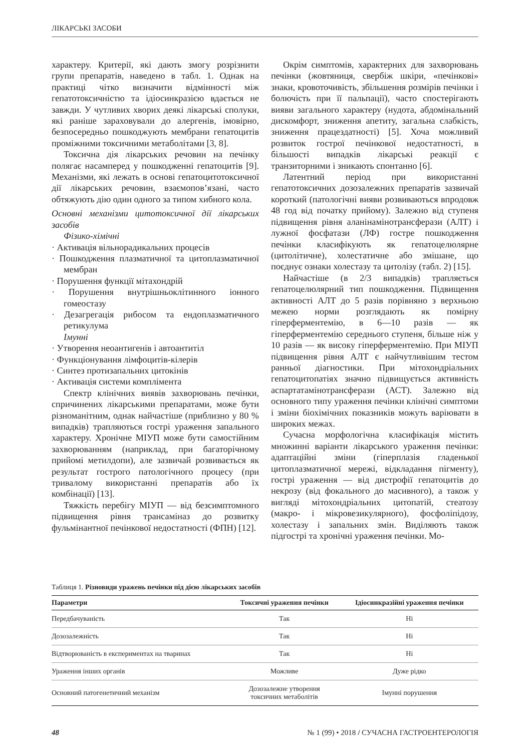ЛІКАРСЬКІ ЗАСОБИ
характеру. Критерії, які дають змогу розрізнити групи препаратів, наведено в табл. 1. Однак на практиці чітко визначити відмінності між гепатотоксичністю та ідіосинкразією вдається не завжди. У чутливих хворих деякі лікарські сполуки, які раніше зараховували до алергенів, імовірно, безпосередньо пошкоджують мембрани гепатоцитів проміжними токсичними метаболітами [3, 8].
Токсична дія лікарських речовин на печінку полягає насамперед у пошкодженні гепатоцитів [9]. Механізми, які лежать в основі гепатоцитотоксичної дії лікарських речовин, взаємопов’язані, часто обтяжують дію один одного за типом хибного кола.
Основні механізми цитотоксичної дії лікарських засобів
Фізико-хімічні
· Активація вільнорадикальних процесів
· Пошкодження плазматичної та цитоплазматичної мембран
· Порушення функції мітахондрій
· Порушення внутрішньоклітинного іонного гомеостазу
· Дезагрегація рибосом та ендоплазматичного ретикулума
Імунні
· Утворення неоантигенів і автоантитіл
· Функціонування лімфоцитів-кілерів
· Синтез протизапальних цитокінів
· Активація системи комплімента
Спектр клінічних виявів захворювань печінки, спричинених лікарськими препаратами, може бути різноманітним, однак найчастіше (приблизно у 80 % випадків) трапляються гострі ураження запального характеру. Хронічне МІУП може бути самостійним захворюванням (наприклад, при багаторічному прийомі метилдопи), але зазвичай розвивається як результат гострого патологічного процесу (при тривалому використанні препаратів або їх комбінації) [13].
Тяжкість перебігу МІУП — від безсимптомного підвищення рівня трансаміназ до розвитку фульмінантної печінкової недостатності (ФПН) [12].
Окрім симптомів, характерних для захворювань печінки (жовтяниця, свербіж шкіри, «печінкові» знаки, кровоточивість, збільшення розмірів печінки і болючість при її пальпації), часто спостерігають вияви загального характеру (нудота, абдомінальний дискомфорт, зниження апетиту, загальна слабкість, зниження працездатності) [5]. Хоча можливий розвиток гострої печінкової недостатності, в більшості випадків лікарські реакції є транзиторними і зникають спонтанно [6].
Латентний період при використанні гепатотоксичних дозозалежних препаратів зазвичай короткий (патологічні вияви розвиваються впродовж 48 год від початку прийому). Залежно від ступеня підвищення рівня аланінамінотрансферази (АЛТ) і лужної фосфатази (ЛФ) гостре пошкодження печінки класифікують як гепатоцелюлярне (цитолітичне), холестатичне або змішане, що поєднує ознаки холестазу та цитолізу (табл. 2) [15].
Найчастіше (в 2/3 випадків) трапляється гепатоцелюлярний тип пошкодження. Підвищення активності АЛТ до 5 разів порівняно з верхньою межею норми розглядають як помірну гіперферментемію, в 6—10 разів — як гіперферментемію середнього ступеня, більше ніж у 10 разів — як високу гіперферментемію. При МІУП підвищення рівня АЛТ є найчутливішим тестом ранньої діагностики. При мітохондріальних гепатоцитопатіях значно підвищується активність аспартатамінотрансферази (АСТ). Залежно від основного типу ураження печінки клінічні симптоми і зміни біохімічних показників можуть варіювати в широких межах.
Сучасна морфологічна класифікація містить множинні варіанти лікарського ураження печінки: адаптаційні зміни (гіперплазія гладенької цитоплазматичної мережі, відкладання пігменту), гострі ураження — від дистрофії гепатоцитів до некрозу (від фокального до масивного), а також у вигляді мітохондріальних цитопатій, стеатозу (макро- і мікровезикулярного), фосфоліпідозу, холестазу і запальних змін. Виділяють також підгострі та хронічні ураження печінки. Мо-
Таблиця 1. Різновиди уражень печінки під дією лікарських засобів
| Параметри | Токсичні ураження печінки | Ідіосинкразійні ураження печінки |
| --- | --- | --- |
| Передбачуваність | Так | Ні |
| Дозозалежність | Так | Ні |
| Відтворюваність в експериментах на тваринах | Так | Ні |
| Ураження інших органів | Можливе | Дуже рідко |
| Основний патогенетичний механізм | Дозозалежне утворення токсичних метаболітів | Імунні порушення |
48 № 1 (99) • 2018 / СУЧАСНА ГАСТРОЕНТЕРОЛОГІЯ